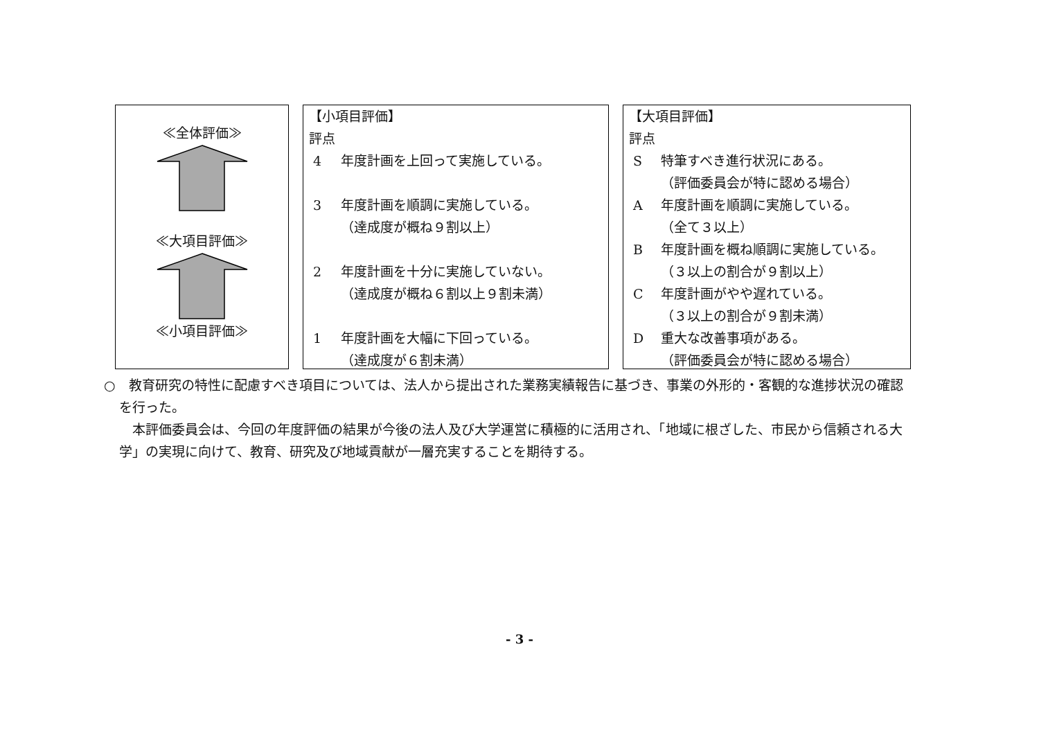≪全体評価≫
≪大項目評価≫
≪小項目評価≫
【小項目評価】
評点
4 年度計画を上回って実施している。
3 年度計画を順調に実施している。
（達成度が概ね９割以上）
2 年度計画を十分に実施していない。
（達成度が概ね６割以上９割未満）
1 年度計画を大幅に下回っている。
（達成度が６割未満）
【大項目評価】
評点
S特筆すべき進行状況にある。
（評価委員会が特に認める場合）
A年度計画を順調に実施している。
（全て３以上）
B年度計画を概ね順調に実施している。
（３以上の割合が９割以上）
C年度計画がやや遅れている。
（３以上の割合が９割未満）
D重大な改善事項がある。
（評価委員会が特に認める場合）
○　教育研究の特性に配慮すべき項目については、法人から提出された業務実績報告に基づき、事業の外形的・客観的な進捗状況の確認を行った。
　本評価委員会は、今回の年度評価の結果が今後の法人及び大学運営に積極的に活用され、「地域に根ざした、市民から信頼される大学」の実現に向けて、教育、研究及び地域貢献が一層充実することを期待する。
- 3 -